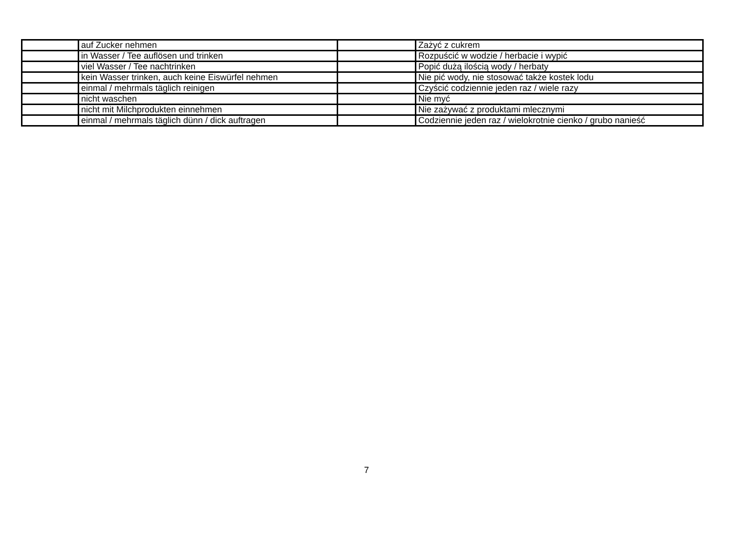| | auf Zucker nehmen | | Zażyć z cukrem |
| | in Wasser / Tee auflösen und trinken | | Rozpuścić w wodzie / herbacie i wypić |
| | viel Wasser / Tee nachtrinken | | Popić dużą ilością wody / herbaty |
| | kein Wasser trinken, auch keine Eiswürfel nehmen | | Nie pić wody, nie stosować także kostek lodu |
| | einmal / mehrmals täglich reinigen | | Czyścić codziennie jeden raz / wiele razy |
| | nicht waschen | | Nie myć |
| | nicht mit Milchprodukten einnehmen | | Nie zażywać z produktami mlecznymi |
| | einmal / mehrmals täglich dünn / dick auftragen | | Codziennie jeden raz / wielokrotnie cienko / grubo nanieść |
7